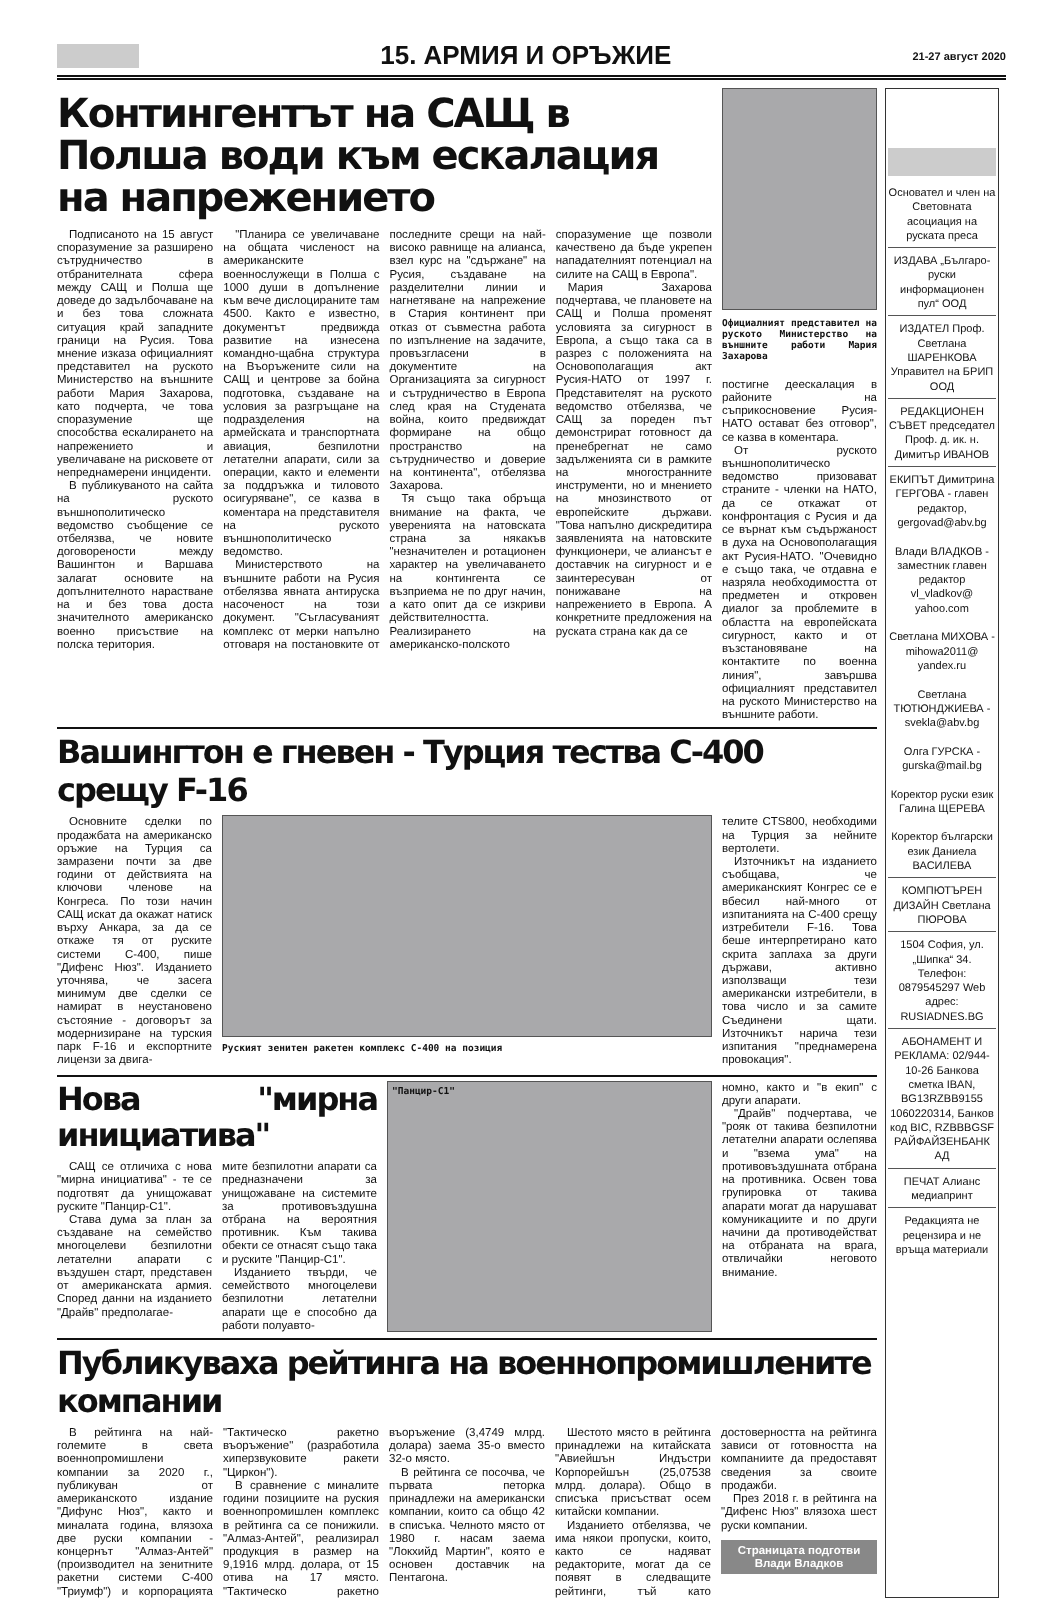15. АРМИЯ И ОРЪЖИЕ
21-27 август 2020
Контингентът на САЩ в Полша води към ескалация на напрежението
Подписаното на 15 август споразумение за разширено сътрудничество в отбранителната сфера между САЩ и Полша ще доведе до задълбочаване на и без това сложната ситуация край западните граници на Русия. Това мнение изказа официалният представител на руското Министерство на външните работи Мария Захарова, като подчерта, че това споразумение ще способства ескалирането на напрежението и увеличаване на рисковете от непреднамерени инциденти.
В публикуваното на сайта на руското външнополитическо ведомство съобщение се отбелязва, че новите договорености между Вашингтон и Варшава залагат основите на допълнителното нарастване на и без това доста значителното американско военно присъствие на полска територия.
"Планира се увеличаване на общата численост на американските военнослужещи в Полша с 1000 души в допълнение към вече дислоцираните там 4500. Както е известно, документът предвижда развитие на изнесена командно-щабна структура на Въоръжените сили на САЩ и центрове за бойна подготовка, създаване на условия за разгръщане на подразделения на армейската и транспортната авиация, безпилотни летателни апарати, сили за операции, както и елементи за поддръжка и тиловото осигуряване", се казва в коментара на представителя на руското външнополитическо ведомство.
Министерството на външните работи на Русия отбелязва явната антируска насоченост на този документ. "Съгласуваният комплекс от мерки напълно отговаря на постановките от последните срещи на най-високо равнище на алианса, взел курс на "сдържане" на Русия, създаване на разделителни линии и нагнетяване на напрежение в Стария континент при отказ от съвместна работа по изпълнение на задачите, провъзгласени в документите на Организацията за сигурност и сътрудничество в Европа след края на Студената война, които предвиждат формиране на общо пространство на сътрудничество и доверие на континента", отбелязва Захарова.
Тя също така обръща внимание на факта, че уверенията на натовската страна за някакъв "незначителен и ротационен характер на увеличаването на контингента се възприема не по друг начин, а като опит да се изкриви действителността. Реализирането на американско-полското споразумение ще позволи качествено да бъде укрепен нападателният потенциал на силите на САЩ в Европа".
Мария Захарова подчертава, че плановете на САЩ и Полша променят условията за сигурност в Европа, а също така са в разрез с положенията на Основополагащия акт Русия-НАТО от 1997 г. Представителят на руското ведомство отбелязва, че САЩ за пореден път демонстрират готовност да пренебрегнат не само задълженията си в рамките на многостранните инструменти, но и мнението на мнозинството от европейските държави. "Това напълно дискредитира заявленията на натовските функционери, че алиансът е доставчик на сигурност и е заинтересуван от понижаване на напрежението в Европа. А конкретните предложения на руската страна как да се
Официалният представител на руското Министерство на външните работи Мария Захарова
постигне деескалация в районите на съприкосновение Русия-НАТО остават без отговор", се казва в коментара.
От руското външнополитическо ведомство призовават страните - членки на НАТО, да се откажат от конфронтация с Русия и да се върнат към съдържаност в духа на Основополагащия акт Русия-НАТО. "Очевидно е също така, че отдавна е назряла необходимостта от предметен и откровен диалог за проблемите в областта на европейската сигурност, както и от възстановяване на контактите по военна линия", завършва официалният представител на руското Министерство на външните работи.
Вашингтон е гневен - Турция тества С-400 срещу F-16
Основните сделки по продажбата на американско оръжие на Турция са замразени почти за две години от действията на ключови членове на Конгреса. По този начин САЩ искат да окажат натиск върху Анкара, за да се откаже тя от руските системи С-400, пише "Дифенс Нюз". Изданието уточнява, че засега минимум две сделки се намират в неустановено състояние - договорът за модернизиране на турския парк F-16 и експортните лицензи за двига-
Руският зенитен ракетен комплекс С-400 на позиция
телите CTS800, необходими на Турция за нейните вертолети.
Източникът на изданието съобщава, че американският Конгрес се е вбесил най-много от изпитанията на С-400 срещу изтребители F-16. Това беше интерпретирано като скрита заплаха за други държави, активно използващи тези американски изтребители, в това число и за самите Съединени щати. Източникът нарича тези изпитания "преднамерена провокация".
Нова "мирна инициатива"
САЩ се отличиха с нова "мирна инициатива" - те се подготвят да унищожават руските "Панцир-С1".
Става дума за план за създаване на семейство многоцелеви безпилотни летателни апарати с въздушен старт, представен от американската армия. Според данни на изданието "Драйв" предполагае-
мите безпилотни апарати са предназначени за унищожаване на системите за противовъздушна отбрана на вероятния противник. Към такива обекти се отнасят също така и руските "Панцир-С1".
Изданието твърди, че семейството многоцелеви безпилотни летателни апарати ще е способно да работи полуавто-
"Панцир-С1"
номно, както и "в екип" с други апарати.
"Драйв" подчертава, че "рояк от такива безпилотни летателни апарати ослепява и "взема ума" на противовъздушната отбрана на противника. Освен това групировка от такива апарати могат да нарушават комуникациите и по други начини да противодействат на отбраната на врага, отвличайки неговото внимание.
Публикуваха рейтинга на военнопромишлените компании
В рейтинга на най-големите в света военнопромишлени компании за 2020 г., публикуван от американското издание "Дифунс Нюз", както и миналата година, влязоха две руски компании - концернът "Алмаз-Антей" (производител на зенитните ракетни системи С-400 "Триумф") и корпорацията "Тактическо ракетно въоръжение" (разработила хиперзвуковите ракети "Циркон").
В сравнение с миналите години позициите на руския военнопромишлен комплекс в рейтинга са се понижили. "Алмаз-Антей", реализирал продукция в размер на 9,1916 млрд. долара, от 15 отива на 17 място. "Тактическо ракетно въоръжение (3,4749 млрд. долара) заема 35-о вместо 32-о място.
В рейтинга се посочва, че първата петорка принадлежи на американски компании, които са общо 42 в списъка. Челното място от 1980 г. насам заема "Локхийд Мартин", която е основен доставчик на Пентагона.
Шестото място в рейтинга принадлежи на китайската "Авиейшън Индъстри Корпорейшън (25,07538 млрд. долара). Общо в списъка присъстват осем китайски компании.
Изданието отбелязва, че има някои пропуски, които, както се надяват редакторите, могат да се появят в следващите рейтинги, тъй като достоверността на рейтинга зависи от готовността на компаниите да предоставят сведения за своите продажби.
През 2018 г. в рейтинга на "Дифенс Нюз" влязоха шест руски компании.
Страницата подготви Влади Владков
Основател и член на Световната асоциация на руската преса
ИЗДАВА „Българо-руски информационен пул“ ООД
ИЗДАТЕЛ Проф. Светлана ШАРЕНКОВА Управител на БРИП ООД
РЕДАКЦИОНЕН СЪВЕТ председател Проф. д. ик. н. Димитър ИВАНОВ
ЕКИПЪТ Димитрина ГЕРГОВА - главен редактор, gergovad@abv.bg
Влади ВЛАДКОВ - заместник главен редактор vl_vladkov@ yahoo.com
Светлана МИХОВА - mihowa2011@ yandex.ru
Светлана ТЮТЮНДЖИЕВА - svekla@abv.bg
Олга ГУРСКА - gurska@mail.bg
Коректор руски език Галина ЩЕРЕВА
Коректор български език Даниела ВАСИЛЕВА
КОМПЮТЪРЕН ДИЗАЙН Светлана ПЮРОВА
1504 София, ул. „Шипка“ 34. Телефон: 0879545297 Web адрес: RUSIADNES.BG
АБОНАМЕНТ И РЕКЛАМА: 02/944-10-26 Банкова сметка IBAN, BG13RZBB9155 1060220314, Банков код BIC, RZBBBGSF РАЙФАЙЗЕНБАНК АД
ПЕЧАТ Алианс медиапринт
Редакцията не рецензира и не връща материали